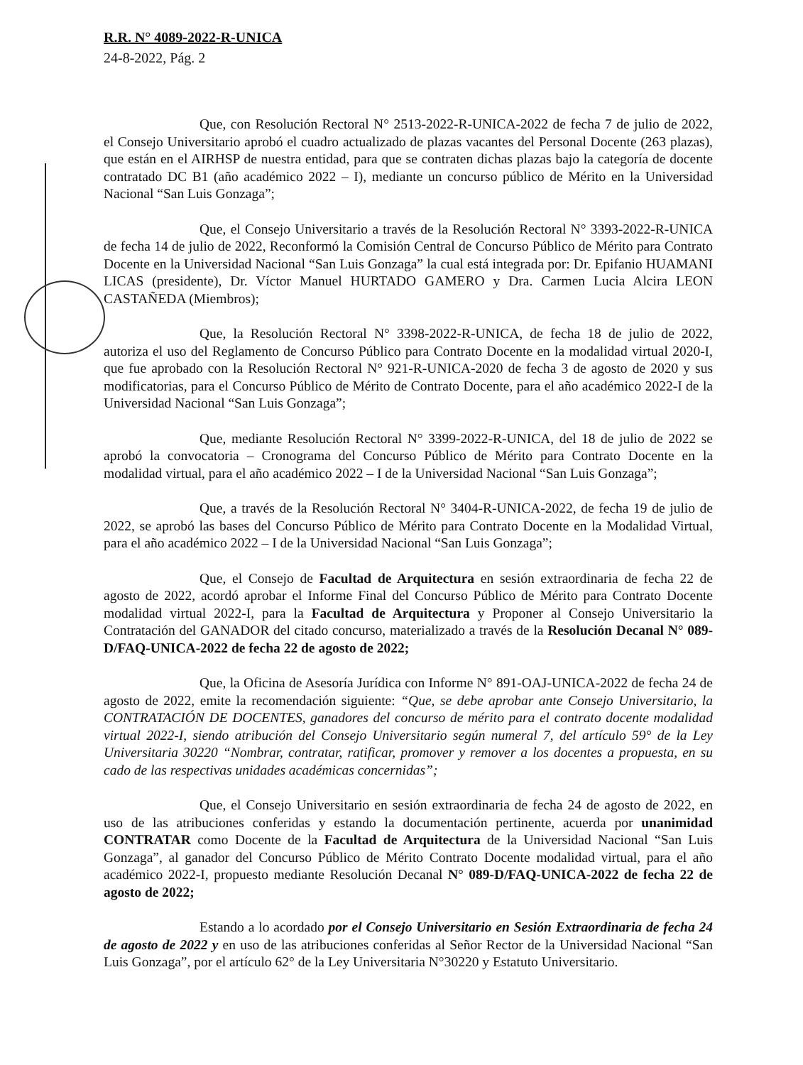R.R. N° 4089-2022-R-UNICA
24-8-2022, Pág. 2
Que, con Resolución Rectoral N° 2513-2022-R-UNICA-2022 de fecha 7 de julio de 2022, el Consejo Universitario aprobó el cuadro actualizado de plazas vacantes del Personal Docente (263 plazas), que están en el AIRHSP de nuestra entidad, para que se contraten dichas plazas bajo la categoría de docente contratado DC B1 (año académico 2022 – I), mediante un concurso público de Mérito en la Universidad Nacional “San Luis Gonzaga”;
Que, el Consejo Universitario a través de la Resolución Rectoral N° 3393-2022-R-UNICA de fecha 14 de julio de 2022, Reconformó la Comisión Central de Concurso Público de Mérito para Contrato Docente en la Universidad Nacional “San Luis Gonzaga” la cual está integrada por: Dr. Epifanio HUAMANI LICAS (presidente), Dr. Víctor Manuel HURTADO GAMERO y Dra. Carmen Lucia Alcira LEON CASTAÑEDA (Miembros);
Que, la Resolución Rectoral N° 3398-2022-R-UNICA, de fecha 18 de julio de 2022, autoriza el uso del Reglamento de Concurso Público para Contrato Docente en la modalidad virtual 2020-I, que fue aprobado con la Resolución Rectoral N° 921-R-UNICA-2020 de fecha 3 de agosto de 2020 y sus modificatorias, para el Concurso Público de Mérito de Contrato Docente, para el año académico 2022-I de la Universidad Nacional “San Luis Gonzaga”;
Que, mediante Resolución Rectoral N° 3399-2022-R-UNICA, del 18 de julio de 2022 se aprobó la convocatoria – Cronograma del Concurso Público de Mérito para Contrato Docente en la modalidad virtual, para el año académico 2022 – I de la Universidad Nacional “San Luis Gonzaga”;
Que, a través de la Resolución Rectoral N° 3404-R-UNICA-2022, de fecha 19 de julio de 2022, se aprobó las bases del Concurso Público de Mérito para Contrato Docente en la Modalidad Virtual, para el año académico 2022 – I de la Universidad Nacional “San Luis Gonzaga”;
Que, el Consejo de Facultad de Arquitectura en sesión extraordinaria de fecha 22 de agosto de 2022, acordó aprobar el Informe Final del Concurso Público de Mérito para Contrato Docente modalidad virtual 2022-I, para la Facultad de Arquitectura y Proponer al Consejo Universitario la Contratación del GANADOR del citado concurso, materializado a través de la Resolución Decanal N° 089-D/FAQ-UNICA-2022 de fecha 22 de agosto de 2022;
Que, la Oficina de Asesoría Jurídica con Informe N° 891-OAJ-UNICA-2022 de fecha 24 de agosto de 2022, emite la recomendación siguiente: “Que, se debe aprobar ante Consejo Universitario, la CONTRATACIÓN DE DOCENTES, ganadores del concurso de mérito para el contrato docente modalidad virtual 2022-I, siendo atribución del Consejo Universitario según numeral 7, del artículo 59° de la Ley Universitaria 30220 “Nombrar, contratar, ratificar, promover y remover a los docentes a propuesta, en su cado de las respectivas unidades académicas concernidas”;
Que, el Consejo Universitario en sesión extraordinaria de fecha 24 de agosto de 2022, en uso de las atribuciones conferidas y estando la documentación pertinente, acuerda por unanimidad CONTRATAR como Docente de la Facultad de Arquitectura de la Universidad Nacional “San Luis Gonzaga”, al ganador del Concurso Público de Mérito Contrato Docente modalidad virtual, para el año académico 2022-I, propuesto mediante Resolución Decanal N° 089-D/FAQ-UNICA-2022 de fecha 22 de agosto de 2022;
Estando a lo acordado por el Consejo Universitario en Sesión Extraordinaria de fecha 24 de agosto de 2022 y en uso de las atribuciones conferidas al Señor Rector de la Universidad Nacional “San Luis Gonzaga”, por el artículo 62° de la Ley Universitaria N°30220 y Estatuto Universitario.